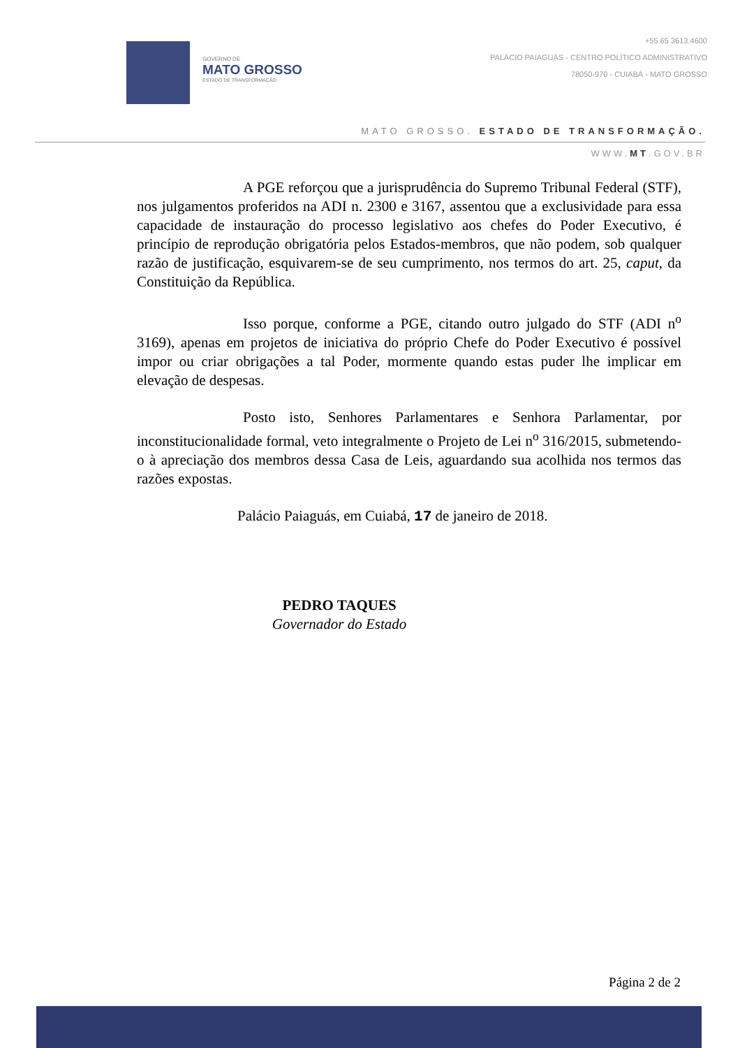GOVERNO DE
MATO GROSSO
ESTADO DE TRANSFORMAÇÃO
+55 65 3613.4600
PALÁCIO PAIAGUÁS - CENTRO POLÍTICO ADMINISTRATIVO
78050-970 - CUIABÁ - MATO GROSSO
MATO GROSSO. ESTADO DE TRANSFORMAÇÃO.
WWW.MT.GOV.BR
A PGE reforçou que a jurisprudência do Supremo Tribunal Federal (STF), nos julgamentos proferidos na ADI n. 2300 e 3167, assentou que a exclusividade para essa capacidade de instauração do processo legislativo aos chefes do Poder Executivo, é princípio de reprodução obrigatória pelos Estados-membros, que não podem, sob qualquer razão de justificação, esquivarem-se de seu cumprimento, nos termos do art. 25, caput, da Constituição da República.
Isso porque, conforme a PGE, citando outro julgado do STF (ADI n<sup>o</sup> 3169), apenas em projetos de iniciativa do próprio Chefe do Poder Executivo é possível impor ou criar obrigações a tal Poder, mormente quando estas puder lhe implicar em elevação de despesas.
Posto isto, Senhores Parlamentares e Senhora Parlamentar, por inconstitucionalidade formal, veto integralmente o Projeto de Lei n<sup>o</sup> 316/2015, submetendo-o à apreciação dos membros dessa Casa de Leis, aguardando sua acolhida nos termos das razões expostas.
Palácio Paiaguás, em Cuiabá, 17 de janeiro de 2018.
PEDRO TAQUES
Governador do Estado
Página 2 de 2